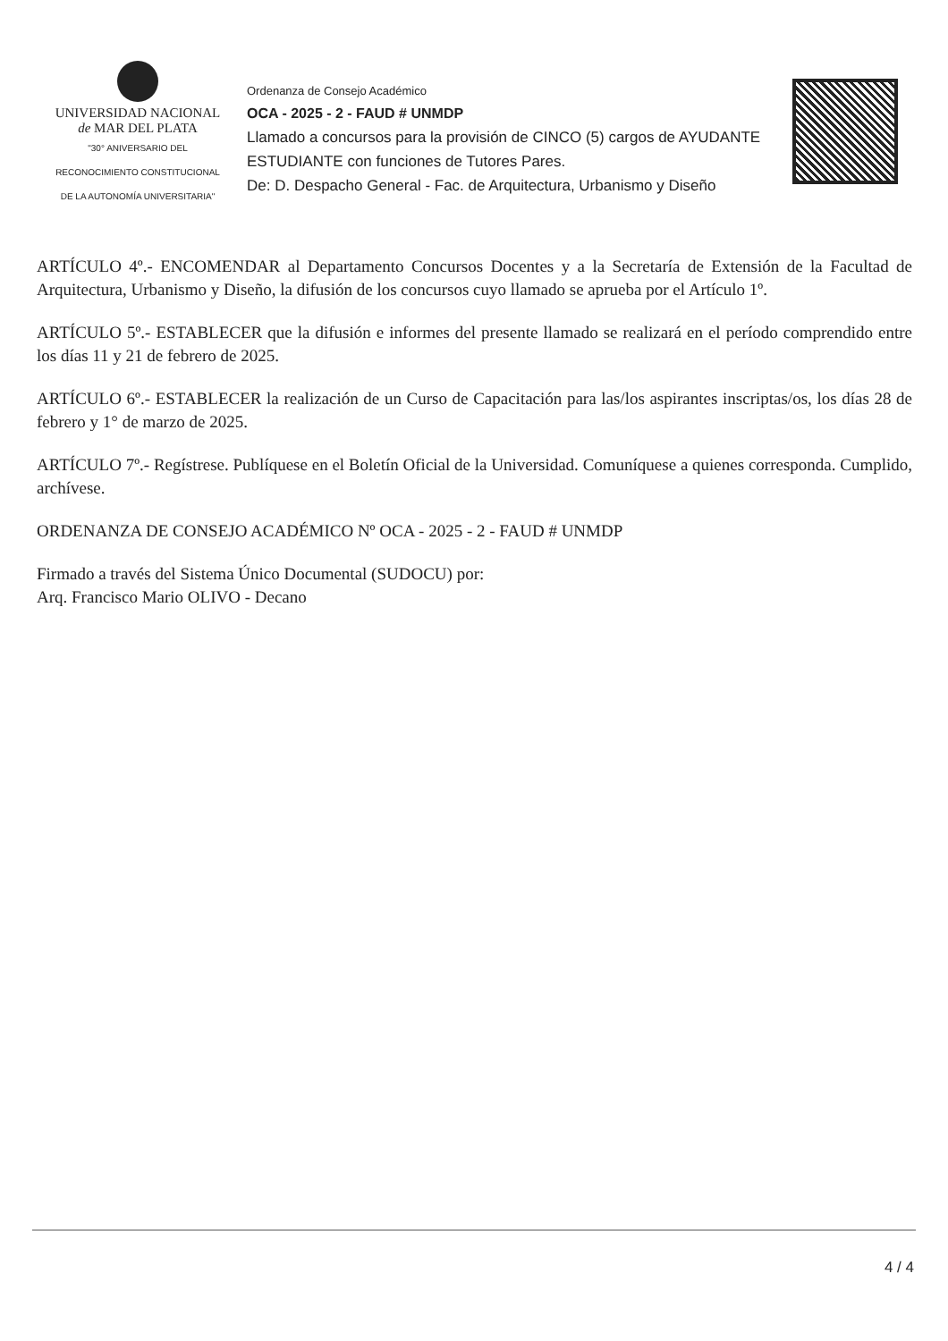UNIVERSIDAD NACIONAL
de MAR DEL PLATA
"30° ANIVERSARIO DEL
RECONOCIMIENTO CONSTITUCIONAL
DE LA AUTONOMÍA UNIVERSITARIA"
Ordenanza de Consejo Académico
OCA - 2025 - 2 - FAUD # UNMDP
Llamado a concursos para la provisión de CINCO (5) cargos de AYUDANTE ESTUDIANTE con funciones de Tutores Pares.
De: D. Despacho General - Fac. de Arquitectura, Urbanismo y Diseño
ARTÍCULO 4º.- ENCOMENDAR al Departamento Concursos Docentes y a la Secretaría de Extensión de la Facultad de Arquitectura, Urbanismo y Diseño, la difusión de los concursos cuyo llamado se aprueba por el Artículo 1º.
ARTÍCULO 5º.- ESTABLECER que la difusión e informes del presente llamado se realizará en el período comprendido entre los días 11 y 21 de febrero de 2025.
ARTÍCULO 6º.- ESTABLECER la realización de un Curso de Capacitación para las/los aspirantes inscriptas/os, los días 28 de febrero y 1° de marzo de 2025.
ARTÍCULO 7º.- Regístrese. Publíquese en el Boletín Oficial de la Universidad. Comuníquese a quienes corresponda. Cumplido, archívese.
ORDENANZA DE CONSEJO ACADÉMICO Nº OCA - 2025 - 2 - FAUD # UNMDP
Firmado a través del Sistema Único Documental (SUDOCU) por:
Arq. Francisco Mario OLIVO - Decano
4 / 4